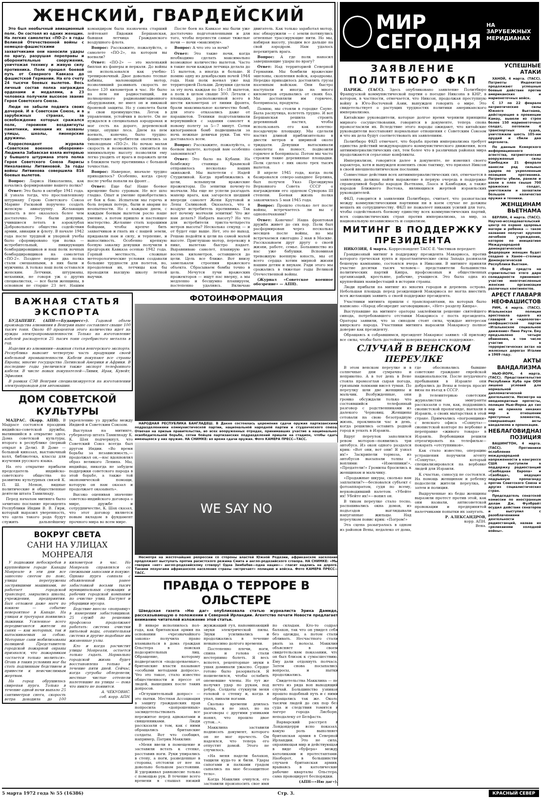ЖЕНСКИЙ, ГВАРДЕЙСКИЙ
Это был необычный авиационный полк. Он состоял из одних женщин. На легких самолетах «ПО-2» в годы Великой Отечественной войны с немецко-фашистскими захватчиками они наносили удары по врагу, разрушая переправы и оборонительные сооружения, уничтожая технику и живую силу противника. Полк прошел боевой путь от Северного Кавказа до фашистской Германии. На его счету 24 тысячи боевых вылетов. Весь личный состав полка награжден орденами и медалями, а 23 человека получили высокое звание Героя Советского Союза.
Люди не забыли подвига своих дочерей. И в Советском Союзе, и в зарубежных странах, за освобождение которых сражался полк, героиням воздвигнуты памятники, именами их названы улицы, школы, пионерские дружины.
Корреспондент журнала «Советское военное обозрение» Людмила Забавская взяла интервью у бывшего штурмана этого полка Героя Советского Союза Ларисы Николаевны Литвиновой. За годы войны Литвинова совершила 816 боевых вылетов.
Вопрос: Лариса Николаевна, как начались формирование вашего полка?
Ответ: Это было в октябре 1941 года. Я узнала тогда, что прославленному штурману Герою Советского Союза Марине Расковой поручено создать женскую авиагруппу. Желающих попасть в нее оказалось более чем достаточно. Это были девушки, учившиеся летать в аэроклубах Добровольного общества содействия армии, авиации и флоту. В начале 1942 года после трудной и упорной учебы было сформировано три полка — истребительный, пикирующих бомбардировщиков и наш полк ночных бомбардировщиков на самолетах «ПО-2». Позднее первые два полка стали смешанными, в них были и мужчины. А только наш полк оставался женским. Летчики, штурманы, механики, не говоря уж о других специалистах, — все были женщины, в основном не старше 23 лет. Нашим командиром была назначена старший лейтенант Евдокия Бершанская, бывшая летчица Гражданского воздушного флота.
Вопрос: Расскажите, пожалуйста, о самолете «ПО-2», на котором вы воевали?
Ответ: «ПО-2» — это маленький биплан из фанеры и перкаля. До войны он использовался как учебно-тренировочный. Двое довольно тесные кабины, маломощный мотор, позволявший развивать скорость не более 120 километров в час. Не было на нем ни радиостанций, ни полноценного радионавигационного оборудования, не имел он и никакой броневой защиты. Но у самолета были и свои преимущества. Легок в управлении, устойчив в полете. Он не нуждался в специальных аэродромах и мог сесть на дороге, деревенской улице, опушке леса. Днем на нем воевать, конечно, было трудно: фашистские истребители охотились за тихоходным «ПО-2». Но ночью малая скорость и возможность снизиться на минимальную высоту позволяли ему легко уходить от врага и поражать цели в ближнем тылу противника с большой точностью.
Вопрос: Наверное, вначале трудно приходилось? Особенно, когда сразу после учебы попали на фронт...
Ответ: Еще бы! Наше боевое крещение было суровым. Не все шло гладко. Опыт и умение приобретались от боя к бою. Испытали мы горечь и боль первых потерь, были и аварии по неопытности. Но с каждым днем, с каждым боевым вылетом росло наше умение, а потом пришло и настоящее мастерство. Желание стать хорошими бойцами, чтобы крепче бить захватчиков и гнать их с нашей земли, придавали нам и силу, и терпение, и выносливость. Особенно крепкую боевую закалку девушки получили в предгорьях Кавказа осенью 1942 года. Горный местность, сложные метеорологические условия создавали большие трудности для полетов, но, преодолевая их, летчицы как бы проходили высшую школу летной выучки.
После боев на Кавказе мы были уже достаточно подготовленными и для того, чтобы перенести самые тяжелые ночи — ночи «максимум».
Вопрос: А что это за ночи?
Ответ: Это такие ночи, когда необходимо сделать максимально возможное количество вылетов. Часто в такие ночи каждая летчица делала до 15 вылетов, а иногда и больше. Я помню одну из декабрьских ночей 1944 года. Наш полк воевал уже над территорией Польши. Девушки сделали за эту ночь каждая по 14—18 вылетов, а полк в целом свыше 300. Летали с площадки, расположенной всего в шести километрах от линии фронта, брали максимальное количество бомб, для этого отказались даже от парашютов. Техники подготавливали вернувшийся с задания самолет к новому полету за 5—7 минут. Сотни килограммов бомб подвешивали за ночь нежные девичьи руки. Так что доставалось всем.
Вопрос: Расскажите, пожалуйста, о боевом вылете, который вам особенно запомнился?
Ответ: Это было на Кубани. На бомбежку станицы Крымской отправилось несколько наших экипажей. Мы вылетели с Надей Студилиной. Когда приближались к цели, вспыхнули вражеские прожекторы. По зенитки почему-то молчали. Мы еще не успели разгадать маневр врага, как загорелся шедший впереди самолет Жени Крутовой и Лены Саликовой. Оказалось, что в воздухе истребитель противника. Так вот почему молчали зенитки! Что же нам делать? Набрать высоту? Но что для истребителя триста-четыреста метров высоты? Несколько секунд — и от будет еще выше. Нет, это не выход. Решаю подойти к цели на самой малой высоте. Приглушаю мотор, перехожу в пике, вылетаю быстро падает. Выравниваю самолет, планирую все восемь километров, оставшиеся до цели. Цель все ближе. Вот внизу замелькали строения вражеского объекта. Сбрасываем бомбы точно в цель. Мечутся лучи вражеских прожекторов — ищут нас вверху, а мы медленно и бесшумно планируем, постепенно удаляясь. Включаю двигатель. Как только заработал мотор, нас обнаружили — с земли потянулись огненные трассирующие нити. Но мы, набирая высоту, уходим все дальше на свой аэродром. Нам удалось перехитрить врага.
Вопрос: А где полк наносил завершающие удары по врагу?
Ответ: Над территорией Северной Германии. Мы бомбили вражеские эшелоны, скопления войск, аэродромы. Нередко приходилось доставлять грузы наземным войскам. Они быстро наступали и иногда на много километров отрывались от своих баз. Мы доставляли им горючее, боеприпасы, продукты.
Помню, мы стояли в городке Сауне. Была распутица, взлететь трудно. И вот Бершанская решила строить деревянный настил, чтобы использовать его как взлетно-посадочную площадку. Мы сделали настил длиной приблизительно в двести метров и шириной около тридцати. Девушки вытаскивали самолеты на помост, подвозили горючее и боеприпасы. Потом мы часто строили такие деревянные площадки. Полк сделал с них около трех тысяч вылетов.
В апреле 1945 года, когда полк базировался северо-западнее Берлина, был получен Указ Президиума Верховного Совета СССР о награждении его орденом Суворова III степени. Боевая жизнь полка закончилась 5 мая 1945 года.
Вопрос: Прошло столько лет после войны, встречаетесь ли вы с однополчанами?
Ответ: Конечно! Наша фронтовая дружба живет до сих пор. Полк был расформирован через несколько месяцев после войны, но мы встречаемся ежегодно 2 мая в Москве. Рассказываем друг другу о своей жизни, работе, семье. Большинство из нас уже бабушки. Вспоминая тревожную военную юность, мы от всего сердца хотим мирной жизни нашим детям и внукам. Ради этого мы сражались в тяжелые годы Великой Отечественной войны.
(Журнал «Советское военное обозрение» — АПН).
ВАЖНАЯ СТАТЬЯ ЭКСПОРТА
БУДАПЕШТ. (АПН—«Будапресс»). Годовой объем производства алюминия в Венгрии ныне составляет свыше 100 тысяч тонн. Около 40 процентов этого количества идет на нужды электропромышленности. Только на изготовление кабелей расходуется 25 тысяч тонн серебристого металла в год.
Изделия из алюминия—важная статья венгерского экспорта. Республика вывозит четвертую часть продукции своей кабельной промышленности. Кабели покупают все страны Европы, многие государства Латинской Америки и Африки. В последние годы увеличился также экспорт телефонного кабеля. В числе новых покупателей—Ливия, Ирак, Кувейт, Эфиопия.
В рамках СЭВ Венгрия специализируется на изготовлении электропроводов для автомашин.
ДОМ СОВЕТСКОЙ КУЛЬТУРЫ
МАДРАС. (Корр. АПН). В Мадрасе состоялся праздник индийско-советской дружбы, вылившийся в открытие здесь Дома советской культуры, второго в республике (первый открыт в Дели). В Доме — большой кинозал, выставочный холл, библиотека, классы для изучения русского языка.
На его открытие прибыли председатель индийско-советского общества по развитию культурных связей К. П. Ш. Менон, видные политические и общественные деятели штата Тамилнаду.
Перед началом митинга было зачитано послание президента Республики Индии В. В. Гири, который выразил уверенность, что одела такого рода будут служить дальнейшему укреплению уз дружбы между Индией и Советским Союзом.
Выступая на митинге, губернатор штата Тамилнаду К. К. Шах подчеркнул, что Советский Союз всегда был другом Индии. «Во время борьбы за независимость,— продолжал он,—нас вдохновлял образ великого Ленина. Мы, индийцы, никогда не забудем поддержки советского народа в этой борьбе, а также той экономической помощи, которую он нам оказал и продолжает оказывать».
Высоко оценивая значение советско-индийского договора о мире, дружбе и сотрудничестве, К. Шах сказал, что этот договор является новым вкладом в фундамент прочного мира во всем мире.
ВОКРУГ СВЕТА
САНИ НА УЛИЦАХ МОНРЕАЛЯ
У подножия небоскребов в крупнейшем городе Канады Монреале в эти дни все занесено снегом по пояс, улицы перегружены застрявшими машинами, не работает городской транспорт, закрылись школы, учреждения, предприятия. Был отложен даже матч по хоккею — событие невероятное в Канаде. На улицах и тротуарах появились лыжники. Усиленное всего передвигаются жители на санях — как моторных, так и вытаскиваемых за собою. Моторные сани мобилизованы полицией. Представитель городской пожарной охраны признался, что пожарникам «остается только молиться». Огонь в таких условиях мог бы стать подлинным бедствием и привести к неисчислимым жертвам.
На город обрушилась свирепая пурга. Только в течение одной ночи выпало 25 сантиметров снега, скорость ветра доходила до 100 километров в час. Но Монреаль справлялся со снежными заносами и похуже. Однако пурга совпала с объявленной ранее забастовкой восьми тысяч муниципальных служащих и рабочих городской компании по очистке улиц. Бастуют и уборщики мусора.
Бедствие внесло «поправку» в намерения забастовщиков. 25 служб по решению профсоюза продолжают работать: система очистки питьевой воды, отопительная система и другие подобные им жизненные узлы.
Кто и когда расчистит улицы Монреаля, остается только гадать. Нормально городской жизнь будет восстановлена только в течение пяти дней. Сейчас, когда сугробы обледенели, местные чистые оттепели налетевшие на улицы — пока что никто не появится.
А. ЧЕКУОВИС.
соб. корр. АПН.
ФОТОИНФОРМАЦИЯ
НАРОДНАЯ РЕСПУБЛИКА БАНГЛАДЕШ. В Дакке состоялась церемония сдачи оружия партизанскими подразделениями коммунистической партии, национальной народной партии и студенческого союза. Отвечая на призыв правительства, во всех вооруженных отрядах, принимавших участие в национально-освободительной борьбе, сотни бойцов партизанских подразделений пришли на стадион, чтобы сдать имеющееся у них оружие. НА СНИМКЕ: во время сдачи оружия. Фото КАМЕРА ПРЕСС—ТАСС.
WE SAY NO
Несмотря на жесточайшие репрессии со стороны властей Южной Родезии, африканское население продолжает выступать против расистского режима Смита и англо-родезийского сговора. НА СНИМКЕ: «Мы говорим «нет» англо-родезийскому сговору! Одна Зимбабве—одна нация»— гласит надпись на дороге. Такими лозунгами африканское население страны «встречает» полицию и войска. Фото КАМЕРА ПРЕСС—ТАСС.
ПРАВДА О ТЕРРОРЕ В ОЛЬСТЕРЕ
Шведская газета «Ню даг» опубликовала статью журналиста Эрика Даммде, рассказывающую о положении в Северной Ирландии. Агентство печати Новости предлагает вниманию читателей изложение этой статьи.
В январе исполнилось пол-года, как британская армия на основании «чрезвычайного закона» получила право вламываться в дома граждан Ольстера в поисках подозрительных лиц. Обращение, которому подвергаются «подозреваемые», британские власти называют «особыми методами допроса». Что это такое, стало известно общественности и прессе от людей, вышедших после таких допросов.
«Оглушительный допрос» — это пытки. Местная Ассоциация в защиту гражданских прав попросила «допрошенных» засвидетельствовать все пережитое перед адвокатами и священниками. Люди рассказали о том, как с ними обращались британские солдаты. Вот что сообщил, например, Патрик Макклин:
«Меня ввели в помещение и заставили встать к стенке, расставив ноги. Руки упирались в стену, а ноги, разведенные в стороны, отстояли от нее на довольно большом расстоянии. Я удерживал равновесие только с помощью рук. В течение всего времени я слышал низкий жужжащий гул, напоминающий звуки электрической пилы. Звуки усиливались и продолжались в течение невыносимо долгого времени.
Постепенно плечи, ноги, спина и голова стали нестерпимо болеть. Я весь вспотел, рецепторные звуки в ушах доминали ужасно. Сердце готово было разорваться. Я пошевелился, чтобы ослабить онемевшие члены. Но тут же получил удар по рукам, под ребра. Солдаты стукнули меня головой о стенку и, когда я упал, пинали ногами.
Сколько времени длилась пытка, я не знал, но на разговоры с другими узниками понял, что прошло двое суток...».
Макклина заставили подписать документ, которого он не мог прочесть. Он надеялся, что теперь его отпустят домой. Этого не случилось.
«На меня надели балахон, тащили куда-то и били. Удары сапогами и палками градом сыпались на мое беззащитное тело».
Когда Макклин очнулся, его заставили произносить свое имя по складам. Кто-то содрал балахон, так что он увидел себя без одежды, а потом стали обливать. Несчастного стали рвать за волосы. Макклин объясняет в своем свидетельском показании, что он был близок к сумасшествию. Ему дали отдохнуть полчаса. Затем снова посыпались вопросы, и пытки продолжались.
Свидетельства Макклина — не нечто из ряда вон выходящий случай. Большинство узников прошло подобный путь и с ними обращались так же. Около тысячи людей до сих пор без суда и следствия томятся в лагере города Лисборн, неподалеку от Белфаста.
Варварский расстрел в Лондондерри ясно показал, какую роль выполняет британская армия в Северной Ирландии. Это не сила, охраняющая мир и действующая в виде «буфера» между католиками и протестантами. Наоборот, в большинстве случаев британская армия, врываясь в католические рабочие кварталы Ольстера, сама провоцирует беспорядки.
(АПН—«Ню даг»).
МИР
СЕГОДНЯ
НА ЗАРУБЕЖНЫХ
МЕРИДИАНАХ
ЗАЯВЛЕНИЕ ПОЛИТБЮРО ФКП
ПАРИЖ. (ТАСС). Здесь опубликовано заявление Политбюро Французской коммунистической партии о поездке Никсона в КНР, в котором, в частности, отмечается, что Никсон, продолжая преступную войну в Юго-Восточной Азии, вынужден говорить о мире. Это свидетельствует о растущих трудностях политики американского империализма.
Китайские руководители, которые долгое время чернили принципы мирного сосуществования, говорится в документе, теперь снова провозгласили их. Вследствие этого народы ожидают, что китайские руководители восстановят нормальные отношения с Советским Союзом и что их дела будут соответствовать их заявлениям.
Политбюро ФКП отмечает, что борьба против империализма требует единства действий международного коммунистического движения, всех антиимпериалистических сил, тем более что в различных районах мира продолжаются серьезные конфликты.
Империализм, говорится далее в документе, не изменил своего характера, хотя и вынужден изменить свою тактику, что признал Никсон в своей внешнеполитическом послании.
Совместные действия всех антиимпериалистических сил, отмечается в заявлении, должны найти выражение в первую очередь в поддержке справедливой борьбы народов Вьетнама, Лаоса и Камбоджи, а также народов Ближнего Востока, являющихся жертвой израильских руководителей.
ФКП, говорится в заявлении Политбюро, считает, что разногласия между коммунистическими партиями ни в коем случае не должны мешать их сотрудничеству. ФКП не пожалеет никаких усилий для того, чтобы содействовать боевому единству всех коммунистических партий, всех социалистических стран против империализма, за мир, за национальную независимость и социализм.
МИТИНГ В ПОДДЕРЖКУ ПРЕЗИДЕНТА
НИКОЗИЯ, 4 марта. Корреспондент ТАСС Е. Чистяков передает:
Грандиозный митинг в поддержку президента Макариоса, против которого греческая хунта и проатлантические силы Запада развязали бешеную кампанию, состоялся вчера в Никозии. В митинге приняли участие десятки тысяч человек— представители большинства политических партий Кипра, профсоюзных и общественных организаций, крестьяне, рабочие, учащиеся. Это была одна из крупнейших манифестаций в истории страны.
Люди прибыли на митинг из многих городов и деревень острова. Небольшая площадь перед резиденцией Макариоса не могла вместить всех желающих заявить о своей поддержке президента.
Участники митинга пришли с транспарантами, на которых было написано: «Народ обезвредит заговорщиков», «Нет» разделу Кипра».
Выступавшие на митинге ораторы заклеймили решение святейшего синода, потребовавшего отставки Макариоса с поста президента. Ораторы заявили, что за синодом стоят силы, чуждые интересам кипрского народа. Участники митинга выразили Макариосу полное доверие как президенту.
Обращаясь к собравшимся, президент Макариос заявил: «Я приложу все силы, чтобы быть достойным доверия народа и его поддержки».
СЛУЧАЙ В ВЕНСКОМ ПЕРЕУЛКЕ
В этом венском переулке и в солнечные дни сумрачно и неприютно. А в тот день в Вене стояла промозглая сырая погода, грязными лохмами висел туман. По переулку шли две женщины и мальчик. Возбужденные, они громко обсуждали только что состоявшийся телефонный разговор с родственниками из далекого Черновиц. Женщины сетовали на свою безотрадную жизнь, проклинали час и день, когда решились оставить родной город и уехать в Израиль.
Вдруг переулок заполнился ревом моторов—появились три автобуса. Из окон одного раздался крик: «Вот они, вот они! Я узнал их!» Заскрипели тормоза, из автобусов высыпали толпы с воплями: «Изменники!», «Предатели!» Громилы бросились к женщинам и мальчику.
«Продажные шкуры, сколько вам заплатили?»—бесновался субъект с фотоаппаратом, судя по всему, верховодивший налетом. «Убейте их! Убейте их!»—вопил он.
В тихом переулке стало тесно, распахивались окна домов, из подъездов выглядывали напуганные жильцы. Над переулком повис крик: «Погром!»
Эта сцена разыгралась в одном из районов Вены, недалеко от дома, где обосновались бывшие советские граждане еврейской национальности. После неудачного пребывания в Израиле они добрались до Вены и теперь просят визы на въезд в СССР.
В телеинтервью советским журналистам эмигранты рассказали о том, как, поддавшись сионистской пропаганде, выехали в Израиль, о своих мытарствах в этой стране. Примчались «погромщики» с венского офиса «Сохнута»—сионистской конторе по вербовке и переправке «живого товара» в Израиль. Вербовщики решили отреагировать на телефильм—покарать «отступников».
Как стало известно, операцию устрашения поручили агенту «Сохнута», который специализировался на вербовке людей для Израиля.
К счастью, самосуд не состоялся. На помощь женщинам и ребенку подоспели жители переулка, а затем и полиция.
Выдрученные из беды женщины выразили протест против этой, как они назвали, антисоветской провокации и предпринятой налетчиками попытки их запугать.
Р. АЛЕКСАНДРОВ,
корр. АПН.
Вена.
УСПЕШНЫЕ АТАКИ
ХАНОЙ, 4 марта. (ТАСС). Патриоты Индокитая продолжают успешные боевые действия против американских и марионеточных войск.
С 17 по 22 февраля патриотические силы Южного Вьетнама, действующие в провинции Камау, вывели из строя более 150 марионеточных солдат, потопили 4 транспортных судна, уничтожили шесть 105-мм орудий и сбили два вертолета.
По данным Кхмерского информационного агентства, патриотические вооруженные силы Камбоджи 21 февраля нанесли ряд сильных ударов по укрепленным позициям противника. Патриоты убили, ранили и взяли в плен свыше 700 вражеских солдат, уничтожили и захватили большое количество оружия и техники.
ЖЕНЩИНАМ ВЬЕТНАМА
БЕРЛИН, 4 марта. (ТАСС). Научно-исследовательский центр по охране здоровья матери и ребенка — такое название получит крупное лечебное учреждение, которое по инициативе Международной демократической федерации женщин будет создано в Ханое—столице Демократической Республики Вьетнам.
В сборе средств на строительство этого дара солидарности принимают участие многочисленные женские организации различных континентов.
АРЕСТ ГЛАВАРЯ НЕОФАШИСТОВ
РИМ, 4 марта. (ТАСС). Итальянская полиция арестовала одного из главарей и «идеологов» неофашистской партии «Итальянское социальное движение» Пино Раути. Ему предъявлено четыре обвинения, в том числе участие в террористических актах на железных дорогах Италии в 1969 году.
АКТЫ ВАНДАЛИЗМА
НЬЮ-ЙОРК, 4 марта. (ТАСС). Представительство Республики Куба при ООН лишено условий для нормальной дипломатической деятельности. Несмотря на неоднократные протесты, полиция Нью-Йорка до сих пор не приняла никаких мер в отношении преступных элементов, совершающих акты вандализма и провокации.
НЕБЛАГОВИДНАЯ ПОЗИЦИЯ
ВАШИНГТОН, 4 марта. (ТАСС). Противники ослабления международной напряженности в конгрессе США выступили в поддержку радиостанций «Свободная Европа» и «Свобода», ведущих подрывную пропаганду против Советского Союза и других социалистических стран.
Председатель сенатской комиссии по иностранным делам Дж. Фулбрайт осудил действия сенаторов и выступил с разоблачениями деятельности радиостанций, назвав их «реликвиями холодной войны».
5 марта 1972 года № 55 (16386) Стр. 3. КРАСНЫЙ СЕВЕР